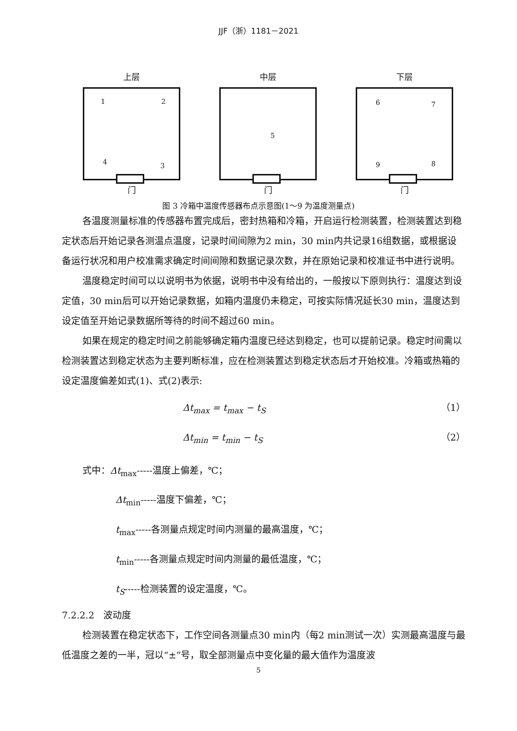JJF（浙）1181－2021
上层
1 2
4 3
门
中层
5
门
下层
6 7
9 8
门
图 3 冷箱中温度传感器布点示意图(1～9 为温度测量点)
各温度测量标准的传感器布置完成后，密封热箱和冷箱，开启运行检测装置，检测装置达到稳定状态后开始记录各测温点温度，记录时间间隙为2 min，30 min内共记录16组数据，或根据设备运行状况和用户校准需求确定时间间隙和数据记录次数，并在原始记录和校准证书中进行说明。
温度稳定时间可以以说明书为依据，说明书中没有给出的，一般按以下原则执行：温度达到设定值，30 min后可以开始记录数据，如箱内温度仍未稳定，可按实际情况延长30 min，温度达到设定值至开始记录数据所等待的时间不超过60 min。
如果在规定的稳定时间之前能够确定箱内温度已经达到稳定，也可以提前记录。稳定时间需以检测装置达到稳定状态为主要判断标准，应在检测装置达到稳定状态后才开始校准。冷箱或热箱的设定温度偏差如式(1)、式(2)表示:
Δt<sub>max</sub> = t<sub>max</sub> − t<sub>S</sub> （1）
Δt<sub>min</sub> = t<sub>min</sub> − t<sub>S</sub> （2）
式中：Δt<sub>max</sub>-----温度上偏差，℃；
Δt<sub>min</sub>-----温度下偏差，℃；
t<sub>max</sub>-----各测量点规定时间内测量的最高温度，℃；
t<sub>min</sub>-----各测量点规定时间内测量的最低温度，℃；
t<sub>S</sub>-----检测装置的设定温度，℃。
7.2.2.2　波动度
检测装置在稳定状态下，工作空间各测量点30 min内（每2 min测试一次）实测最高温度与最低温度之差的一半，冠以“±”号，取全部测量点中变化量的最大值作为温度波
5